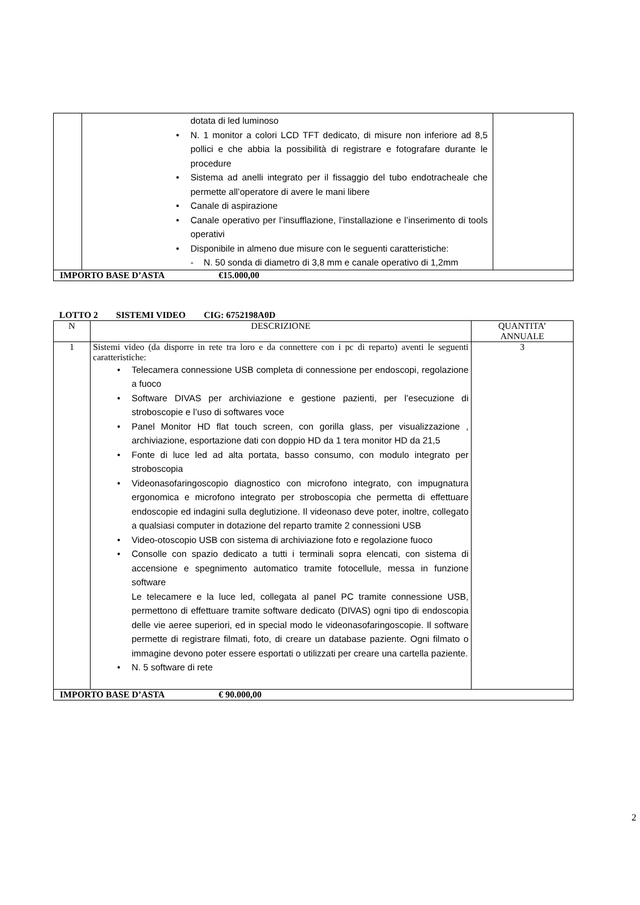| | dotata di led luminoso • N. 1 monitor a colori LCD TFT dedicato, di misure non inferiore ad 8,5 pollici e che abbia la possibilità di registrare e fotografare durante le procedure • Sistema ad anelli integrato per il fissaggio del tubo endotracheale che permette all’operatore di avere le mani libere • Canale di aspirazione • Canale operativo per l’insufflazione, l’installazione e l’inserimento di tools operativi • Disponibile in almeno due misure con le seguenti caratteristiche: - N. 50 sonda di diametro di 3,8 mm e canale operativo di 1,2mm | |
| IMPORTO BASE D’ASTA €15.000,00 | | |
LOTTO 2 SISTEMI VIDEO CIG: 6752198A0D
| N | DESCRIZIONE | QUANTITA’ ANNUALE |
| --- | --- | --- |
| 1 | Sistemi video (da disporre in rete tra loro e da connettere con i pc di reparto) aventi le seguenti caratteristiche: • Telecamera connessione USB completa di connessione per endoscopi, regolazione a fuoco • Software DIVAS per archiviazione e gestione pazienti, per l’esecuzione di stroboscopie e l’uso di softwares voce • Panel Monitor HD flat touch screen, con gorilla glass, per visualizzazione , archiviazione, esportazione dati con doppio HD da 1 tera monitor HD da 21,5 • Fonte di luce led ad alta portata, basso consumo, con modulo integrato per stroboscopia • Videonasofaringoscopio diagnostico con microfono integrato, con impugnatura ergonomica e microfono integrato per stroboscopia che permetta di effettuare endoscopie ed indagini sulla deglutizione. Il videonaso deve poter, inoltre, collegato a qualsiasi computer in dotazione del reparto tramite 2 connessioni USB • Video-otoscopio USB con sistema di archiviazione foto e regolazione fuoco • Consolle con spazio dedicato a tutti i terminali sopra elencati, con sistema di accensione e spegnimento automatico tramite fotocellule, messa in funzione software Le telecamere e la luce led, collegata al panel PC tramite connessione USB, permettono di effettuare tramite software dedicato (DIVAS) ogni tipo di endoscopia delle vie aeree superiori, ed in special modo le videonasofaringoscopie. Il software permette di registrare filmati, foto, di creare un database paziente. Ogni filmato o immagine devono poter essere esportati o utilizzati per creare una cartella paziente. • N. 5 software di rete | 3 |
| IMPORTO BASE D’ASTA € 90.000,00 | | |
2